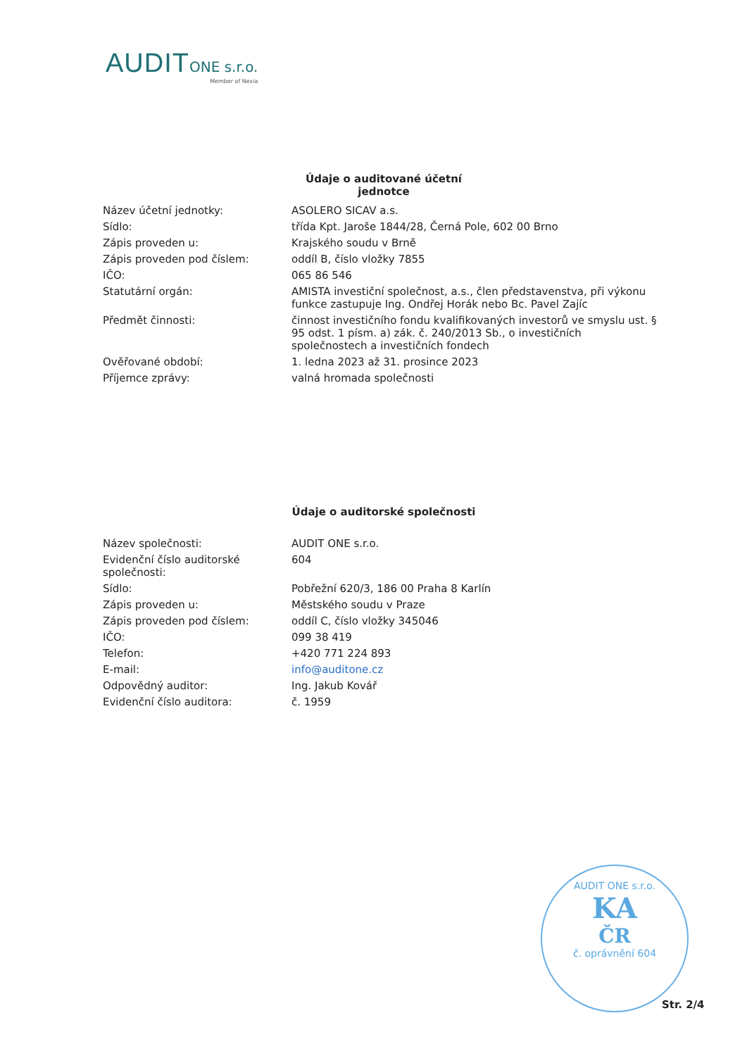AUDIT ONE s.r.o.
Member of Nexia
Údaje o auditované účetní jednotce
| Název účetní jednotky: | ASOLERO SICAV a.s. |
| Sídlo: | třída Kpt. Jaroše 1844/28, Černá Pole, 602 00 Brno |
| Zápis proveden u: | Krajského soudu v Brně |
| Zápis proveden pod číslem: | oddíl B, číslo vložky 7855 |
| IČO: | 065 86 546 |
| Statutární orgán: | AMISTA investiční společnost, a.s., člen představenstva, při výkonu funkce zastupuje Ing. Ondřej Horák nebo Bc. Pavel Zajíc |
| Předmět činnosti: | činnost investičního fondu kvalifikovaných investorů ve smyslu ust. § 95 odst. 1 písm. a) zák. č. 240/2013 Sb., o investičních společnostech a investičních fondech |
| Ověřované období: | 1. ledna 2023 až 31. prosince 2023 |
| Příjemce zprávy: | valná hromada společnosti |
Údaje o auditorské společnosti
| Název společnosti: | AUDIT ONE s.r.o. |
| Evidenční číslo auditorské společnosti: | 604 |
| Sídlo: | Pobřežní 620/3, 186 00 Praha 8 Karlín |
| Zápis proveden u: | Městského soudu v Praze |
| Zápis proveden pod číslem: | oddíl C, číslo vložky 345046 |
| IČO: | 099 38 419 |
| Telefon: | +420 771 224 893 |
| E-mail: | info@auditone.cz |
| Odpovědný auditor: | Ing. Jakub Kovář |
| Evidenční číslo auditora: | č. 1959 |
AUDIT ONE s.r.o.
KA
ČR
č. oprávnění 604
Str. 2/4